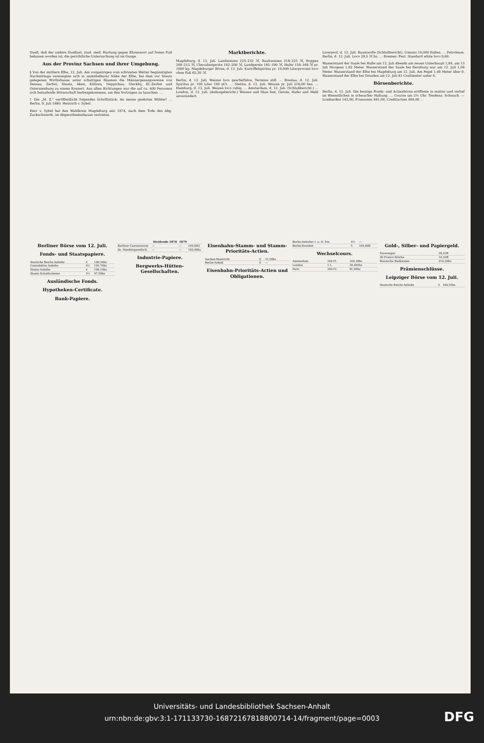Duell, daß der andere Duellant, stud. med. Hartung gegen Ehrenwort auf freien Fuß belassen worden ist; die gerichtliche Untersuchung ist im Gange.
Aus der Provinz Sachsen und ihrer Umgebung.
§ Von der mittlern Elbe, 12. Juli. Am vorgestrigen vom schönsten Wetter begünstigten Nachmittage vereinigten sich in unmittelbarer Nähe der Elbe, bei dem vor Steutz gelegenen Wirthshause unter schattigen Bäumen die Männergesangvereine von Dessau, Zerbst, Steutz, Aken, Kühren, Neppichau, Steckby, Kl.-Zerbst und Osternienburg zu einem Konzert. Aus allen Richtungen war die auf ca. 400 Personen sich belaufende Hörerschaft herbeigekommen, um den Vorträgen zu lauschen. …
† Die „M. Z." veröffentlicht folgendes Schriftstück: An meine geehrten Wähler! … Berlin, 9. Juli 1880. Heinrich v. Sybel.
Herr v. Sybel hat den Wahlkreis Magdeburg seit 1874, nach dem Tode des Abg. Zuckschwerdt, im Abgeordnetenhause vertreten.
Marktberichte.
Magdeburg, d. 12. Juli. Landweizen 225–232 ℳ, Rauhweizen 218–225 ℳ, Roggen 200–215 ℳ, Chevaliergerste 192–200 ℳ, Landgerste 185–190 ℳ, Hafer 158–168 ℳ pr. 1000 kg. Magdeburger Börse, d. 12. Juli. Kartoffelspiritus pr. 10,000 Literprocent loco ohne Faß 65,30 ℳ.
Berlin, d. 12. Juli. Weizen loco geschäftslos, Termine still. … Breslau, d. 12. Juli. Spiritus pr. 100 Liter 100 pCt. … Stettin, d. 12. Juli. Weizen pr. Juli 218,00 bez. … Hamburg, d. 12. Juli. Weizen loco ruhig. … Amsterdam, d. 12. Juli. (Schlußbericht.) … London, d. 12. Juli. (Anfangsbericht.) Weizen und Mais fest, Gerste, Hafer und Mehl unverändert.
Liverpool, d. 12. Juli. Baumwolle (Schlußbericht). Umsatz 10,000 Ballen. … Petroleum. Berlin, d. 12. Juli. Loco 29,5 ℳ bz. … Bremen: Fest. Standard white loco 9,60.
Wasserstand der Saale bei Halle am 12. Juli Abends am neuen Unterhaupt 1,84, am 13 Juli Morgens 1,82 Meter. Wasserstand der Saale bei Bernburg war am 12. Juli 1,04 Meter. Wasserstand der Elbe bei Magdeburg am 12. Juli. Am Pegel 1,48 Meter über 0. Wasserstand der Elbe bei Dresden am 12. Juli 81 Centimeter unter 0.
Börsenberichte.
Berlin, d. 12. Juli. Die heutige Fonds- und Actienbörse eröffnete in matter und verlief im Wesentlichen in schwacher Haltung. … Course um 2½ Uhr. Tendenz: Schwach. — Lombarden 142,00, Franzosen 481,00, Creditactien 484,00 …
Berliner Börse vom 12. Juli.
Fonds- und Staatspapiere.
| Deutsche Reichs-Anleihe | 4 | 100,50bz |
| Consolidirte Anleihe | 4½ | 105,70bz |
| Staats-Anleihe | 4 | 100,10bz |
| Staats-Schuldscheine | 3½ | 97,50bz |
Ausländische Fonds.
Hypotheken-Certificate.
Bank-Papiere.
| | Dividende 1878 | 1879 | |
| --- | --- | --- | --- |
| Berliner Cassenverein | — | — | 169,00G |
| do. Handelsgesellsch. | — | — | 102,90bz |
Industrie-Papiere.
Bergwerks-Hütten-Gesellschaften.
Eisenbahn-Stamm- und Stamm-Prioritäts-Actien.
| Aachen-Mastricht | 0 | 31,50bz |
| Berlin-Anhalt | 0 | — |
Eisenbahn-Prioritäts-Actien und Obligationen.
| Berlin-Anhalter I. u. II. Em. | 4½ | — |
| Berlin-Dresden | 5 | 104,00B |
Wechselcours.
| Amsterdam | 100 Fl. | 169,30bz |
| London | 1 L. | 20,485bz |
| Paris | 100 Fr. | 81,00bz |
Gold-, Silber- und Papiergeld.
| Sovereigns | 20,43B |
| 20-Francs-Stücke | 16,24B |
| Russische Banknoten | 216,20bz |
Prämienschlüsse.
Leipziger Börse vom 12. Juli.
| Deutsche Reichs-Anleihe | 4 | 100,55bz |
Universitäts- und Landesbibliothek Sachsen-Anhalt
urn:nbn:de:gbv:3:1-171133730-16872167818800714-14/fragment/page=0003
DFG